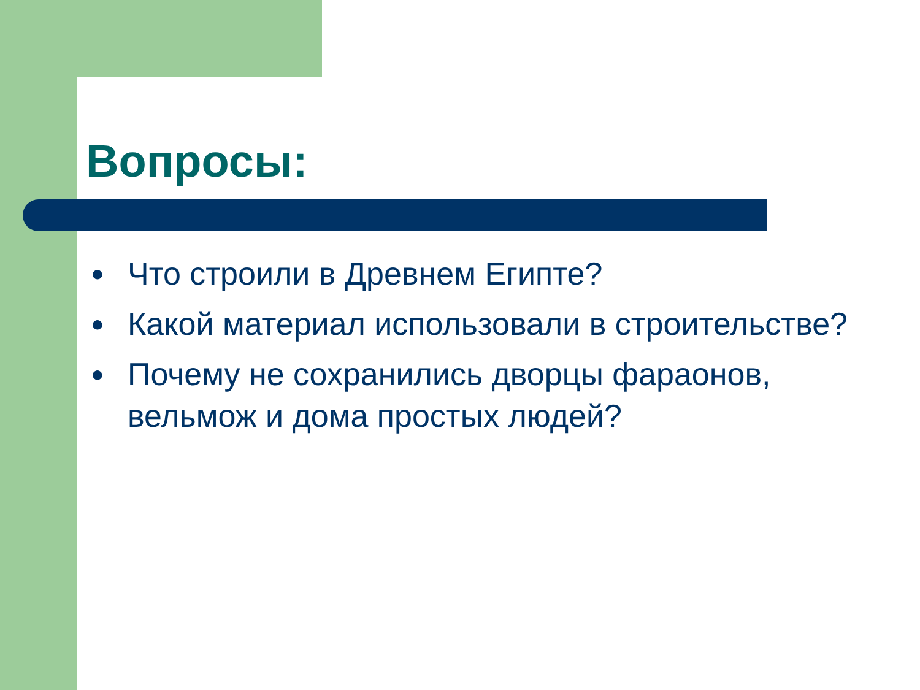Вопросы:
● Что строили в Древнем Египте?
● Какой материал использовали в строительстве?
● Почему не сохранились дворцы фараонов, вельмож и дома простых людей?